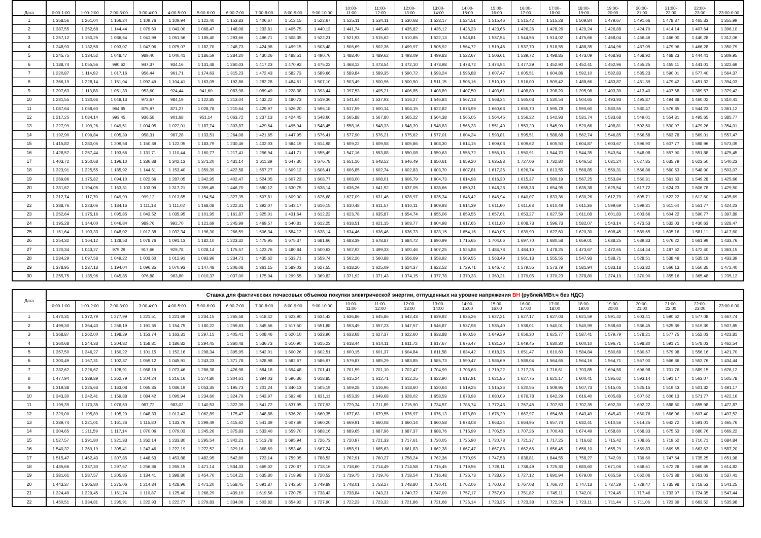| Дата | 0:00-1:00 | 1:00-2:00 | 2:00-3:00 | 3:00-4:00 | 4:00-5:00 | 5:00-6:00 | 6:00-7:00 | 7:00-8:00 | 8:00-9:00 | 9:00-10:00 | 10:00- 11:00 | 11:00- 12:00 | 12:00- 13:00 | 13:00- 14:00 | 14:00- 15:00 | 15:00- 16:00 | 16:00- 17:00 | 17:00- 18:00 | 18:00- 19:00 | 19:00- 20:00 | 20:00- 21:00 | 21:00- 22:00 | 22:00- 23:00 | 23:00-0:00 |
| --- | --- | --- | --- | --- | --- | --- | --- | --- | --- | --- | --- | --- | --- | --- | --- | --- | --- | --- | --- | --- | --- | --- | --- | --- |
| 1 | 1 358,56 | 1 261,04 | 1 166,24 | 1 109,76 | 1 109,94 | 1 122,40 | 1 153,83 | 1 406,67 | 1 512,15 | 1 522,67 | 1 525,11 | 1 534,11 | 1 530,68 | 1 528,17 | 1 524,51 | 1 515,46 | 1 515,42 | 1 515,28 | 1 509,84 | 1 479,67 | 1 491,66 | 1 478,87 | 1 465,33 | 1 355,99 |
| 2 | 1 387,55 | 1 252,68 | 1 144,44 | 1 079,60 | 1 043,00 | 1 068,47 | 1 148,08 | 1 233,81 | 1 405,75 | 1 440,13 | 1 441,74 | 1 445,48 | 1 435,82 | 1 435,12 | 1 426,23 | 1 423,65 | 1 426,26 | 1 428,26 | 1 429,24 | 1 426,88 | 1 424,70 | 1 414,14 | 1 407,64 | 1 396,10 |
| 3 | 1 257,12 | 1 150,25 | 1 086,54 | 1 041,99 | 1 051,56 | 1 185,40 | 1 293,66 | 1 496,71 | 1 508,35 | 1 522,21 | 1 521,93 | 1 515,62 | 1 510,85 | 1 522,13 | 1 548,81 | 1 537,54 | 1 544,55 | 1 514,02 | 1 475,66 | 1 468,04 | 1 466,46 | 1 466,00 | 1 440,28 | 1 312,06 |
| 4 | 1 248,93 | 1 132,58 | 1 093,07 | 1 047,06 | 1 075,07 | 1 182,70 | 1 248,73 | 1 424,98 | 1 499,15 | 1 503,48 | 1 506,69 | 1 502,36 | 1 499,97 | 1 505,92 | 1 564,72 | 1 519,45 | 1 537,70 | 1 518,55 | 1 488,35 | 1 484,96 | 1 487,05 | 1 479,96 | 1 466,28 | 1 350,79 |
| 5 | 1 245,75 | 1 134,52 | 1 048,47 | 989,40 | 1 040,41 | 1 186,59 | 1 284,20 | 1 430,26 | 1 488,51 | 1 490,76 | 1 488,40 | 1 489,62 | 1 493,09 | 1 499,83 | 1 522,67 | 1 506,61 | 1 539,72 | 1 498,85 | 1 473,09 | 1 468,93 | 1 468,92 | 1 468,23 | 1 444,41 | 1 309,95 |
| 6 | 1 188,74 | 1 055,56 | 990,62 | 947,37 | 934,16 | 1 131,48 | 1 260,03 | 1 417,23 | 1 470,92 | 1 475,22 | 1 468,12 | 1 473,54 | 1 472,10 | 1 473,98 | 1 478,72 | 1 474,94 | 1 477,29 | 1 452,90 | 1 452,41 | 1 452,96 | 1 455,25 | 1 455,11 | 1 441,01 | 1 322,69 |
| 7 | 1 220,87 | 1 114,92 | 1 017,16 | 956,44 | 961,71 | 1 174,63 | 1 315,23 | 1 472,43 | 1 582,73 | 1 589,66 | 1 589,84 | 1 589,35 | 1 590,72 | 1 593,24 | 1 596,88 | 1 607,47 | 1 605,51 | 1 604,86 | 1 592,10 | 1 582,83 | 1 585,23 | 1 590,01 | 1 577,40 | 1 564,37 |
| 8 | 1 366,19 | 1 228,14 | 1 151,04 | 1 092,49 | 1 104,41 | 1 163,05 | 1 192,86 | 1 282,28 | 1 484,61 | 1 507,10 | 1 503,49 | 1 500,96 | 1 500,50 | 1 511,15 | 1 506,16 | 1 510,10 | 1 516,00 | 1 509,42 | 1 488,66 | 1 483,87 | 1 481,39 | 1 479,42 | 1 451,32 | 1 394,03 |
| 9 | 1 207,63 | 1 113,88 | 1 051,33 | 953,60 | 924,44 | 941,60 | 1 083,98 | 1 089,49 | 1 228,38 | 1 393,44 | 1 397,53 | 1 405,21 | 1 406,85 | 1 408,89 | 1 407,50 | 1 403,61 | 1 408,80 | 1 398,20 | 1 395,98 | 1 403,30 | 1 413,40 | 1 407,68 | 1 389,57 | 1 379,42 |
| 10 | 1 231,55 | 1 130,66 | 1 048,13 | 972,67 | 984,19 | 1 122,85 | 1 213,04 | 1 432,22 | 1 480,73 | 1 519,36 | 1 541,64 | 1 537,93 | 1 516,27 | 1 546,84 | 1 567,18 | 1 568,34 | 1 565,03 | 1 530,54 | 1 504,65 | 1 493,93 | 1 495,87 | 1 494,38 | 1 460,02 | 1 310,41 |
| 11 | 1 087,64 | 1 058,60 | 964,85 | 875,97 | 871,27 | 1 028,78 | 1 210,64 | 1 429,97 | 1 526,20 | 1 596,18 | 1 617,59 | 1 600,14 | 1 604,15 | 1 622,82 | 1 673,99 | 1 660,68 | 1 655,70 | 1 595,78 | 1 590,60 | 1 580,55 | 1 580,47 | 1 576,85 | 1 544,23 | 1 361,12 |
| 12 | 1 217,25 | 1 084,14 | 993,45 | 936,58 | 901,68 | 951,14 | 1 063,72 | 1 237,13 | 1 424,45 | 1 548,60 | 1 565,88 | 1 567,80 | 1 565,22 | 1 564,38 | 1 565,05 | 1 564,45 | 1 556,22 | 1 542,93 | 1 531,74 | 1 533,68 | 1 549,01 | 1 554,31 | 1 495,65 | 1 385,77 |
| 13 | 1 227,99 | 1 109,26 | 1 049,51 | 1 004,05 | 1 022,01 | 1 187,74 | 1 303,87 | 1 429,64 | 1 495,94 | 1 548,45 | 1 558,16 | 1 548,33 | 1 548,39 | 1 548,83 | 1 566,33 | 1 551,49 | 1 553,20 | 1 545,99 | 1 520,66 | 1 498,81 | 1 502,50 | 1 530,97 | 1 479,26 | 1 354,01 |
| 14 | 1 192,90 | 1 099,84 | 1 005,39 | 958,31 | 967,28 | 1 133,51 | 1 264,08 | 1 421,65 | 1 447,95 | 1 576,41 | 1 577,90 | 1 576,21 | 1 575,62 | 1 577,01 | 1 604,24 | 1 593,81 | 1 595,51 | 1 588,68 | 1 562,74 | 1 546,85 | 1 556,58 | 1 563,78 | 1 569,01 | 1 557,47 |
| 15 | 1 415,82 | 1 280,05 | 1 209,58 | 1 150,39 | 1 122,05 | 1 183,79 | 1 230,46 | 1 402,03 | 1 584,19 | 1 614,98 | 1 609,22 | 1 609,58 | 1 605,86 | 1 608,30 | 1 614,15 | 1 609,03 | 1 609,62 | 1 605,50 | 1 604,87 | 1 603,67 | 1 596,90 | 1 607,77 | 1 598,96 | 1 573,09 |
| 16 | 1 428,57 | 1 257,44 | 1 193,66 | 1 131,71 | 1 110,44 | 1 160,77 | 1 217,41 | 1 256,94 | 1 441,71 | 1 555,49 | 1 547,16 | 1 553,88 | 1 550,08 | 1 550,63 | 1 555,72 | 1 556,13 | 1 550,91 | 1 544,70 | 1 544,35 | 1 543,54 | 1 548,08 | 1 557,90 | 1 551,88 | 1 475,45 |
| 17 | 1 403,72 | 1 350,68 | 1 196,10 | 1 336,88 | 1 342,13 | 1 371,20 | 1 431,14 | 1 611,39 | 1 647,30 | 1 676,78 | 1 651,16 | 1 648,52 | 1 646,49 | 1 650,61 | 1 659,20 | 1 635,83 | 1 727,06 | 1 732,80 | 1 646,52 | 1 631,24 | 1 627,85 | 1 635,79 | 1 623,50 | 1 540,23 |
| 18 | 1 323,91 | 1 225,55 | 1 185,92 | 1 144,61 | 1 153,40 | 1 359,39 | 1 422,58 | 1 557,27 | 1 609,12 | 1 606,41 | 1 606,85 | 1 602,74 | 1 602,83 | 1 603,70 | 1 607,81 | 1 617,36 | 1 626,74 | 1 613,55 | 1 568,85 | 1 559,31 | 1 556,86 | 1 560,53 | 1 548,90 | 1 503,07 |
| 19 | 1 269,86 | 1 175,82 | 1 094,10 | 1 022,66 | 1 287,05 | 1 342,95 | 1 402,47 | 1 524,05 | 1 607,23 | 1 608,77 | 1 608,00 | 1 608,01 | 1 606,79 | 1 604,73 | 1 614,98 | 1 616,30 | 1 615,37 | 1 580,19 | 1 567,25 | 1 553,84 | 1 550,31 | 1 561,63 | 1 549,28 | 1 425,66 |
| 20 | 1 331,62 | 1 194,05 | 1 163,31 | 1 103,09 | 1 317,21 | 1 359,45 | 1 446,70 | 1 580,12 | 1 630,75 | 1 638,14 | 1 636,26 | 1 641,52 | 1 637,05 | 1 638,66 | 1 650,31 | 1 648,28 | 1 655,33 | 1 654,95 | 1 635,38 | 1 625,54 | 1 617,72 | 1 624,23 | 1 606,78 | 1 429,50 |
| 21 | 1 212,74 | 1 117,70 | 1 049,99 | 999,12 | 1 013,65 | 1 154,54 | 1 327,35 | 1 507,81 | 1 609,00 | 1 626,68 | 1 627,09 | 1 631,46 | 1 628,97 | 1 635,34 | 1 645,42 | 1 645,94 | 1 640,07 | 1 633,36 | 1 630,26 | 1 612,70 | 1 605,71 | 1 622,22 | 1 612,60 | 1 435,69 |
| 22 | 1 338,76 | 1 223,06 | 1 184,16 | 1 111,18 | 1 111,02 | 1 168,08 | 1 222,31 | 1 392,07 | 1 543,17 | 1 616,15 | 1 610,48 | 1 611,57 | 1 610,11 | 1 609,93 | 1 614,39 | 1 611,60 | 1 611,63 | 1 610,49 | 1 611,36 | 1 599,69 | 1 599,31 | 1 611,64 | 1 551,77 | 1 424,23 |
| 23 | 1 252,64 | 1 175,16 | 1 095,85 | 1 043,52 | 1 035,95 | 1 101,95 | 1 161,87 | 1 325,01 | 1 431,64 | 1 612,22 | 1 623,78 | 1 635,87 | 1 654,74 | 1 655,06 | 1 659,55 | 1 657,61 | 1 653,27 | 1 627,59 | 1 611,08 | 1 601,83 | 1 603,66 | 1 604,22 | 1 590,77 | 1 397,89 |
| 24 | 1 195,28 | 1 144,00 | 1 046,84 | 989,76 | 992,70 | 1 121,69 | 1 245,99 | 1 469,57 | 1 540,81 | 1 612,25 | 1 618,51 | 1 621,15 | 1 603,77 | 1 604,98 | 1 617,65 | 1 611,00 | 1 608,73 | 1 596,73 | 1 582,07 | 1 543,14 | 1 473,53 | 1 532,03 | 1 430,63 | 1 328,47 |
| 25 | 1 161,64 | 1 103,33 | 1 048,02 | 1 012,38 | 1 032,34 | 1 196,30 | 1 266,59 | 1 506,34 | 1 584,12 | 1 638,14 | 1 634,46 | 1 636,46 | 1 636,73 | 1 633,15 | 1 654,16 | 1 640,05 | 1 639,90 | 1 627,60 | 1 620,30 | 1 608,45 | 1 589,65 | 1 605,16 | 1 581,11 | 1 417,60 |
| 26 | 1 254,32 | 1 164,12 | 1 128,53 | 1 078,76 | 1 091,13 | 1 182,10 | 1 223,32 | 1 475,95 | 1 675,37 | 1 681,66 | 1 683,39 | 1 678,87 | 1 684,72 | 1 690,99 | 1 715,65 | 1 704,06 | 1 697,70 | 1 680,58 | 1 659,01 | 1 638,25 | 1 639,83 | 1 676,22 | 1 661,99 | 1 433,76 |
| 27 | 1 120,34 | 1 043,27 | 979,29 | 917,66 | 929,78 | 1 028,14 | 1 175,57 | 1 423,76 | 1 480,84 | 1 500,63 | 1 502,92 | 1 499,33 | 1 500,46 | 1 507,25 | 1 525,88 | 1 484,78 | 1 484,10 | 1 478,25 | 1 473,67 | 1 472,65 | 1 444,44 | 1 487,62 | 1 472,40 | 1 363,15 |
| 28 | 1 234,29 | 1 097,58 | 1 049,22 | 1 003,60 | 1 012,91 | 1 093,96 | 1 234,71 | 1 435,62 | 1 533,71 | 1 559,74 | 1 562,20 | 1 560,88 | 1 556,69 | 1 558,92 | 1 569,55 | 1 563,49 | 1 561,13 | 1 555,55 | 1 547,93 | 1 538,71 | 1 528,51 | 1 538,49 | 1 535,19 | 1 433,39 |
| 29 | 1 378,95 | 1 237,13 | 1 194,04 | 1 096,35 | 1 070,93 | 1 147,48 | 1 206,08 | 1 361,15 | 1 589,03 | 1 627,55 | 1 618,20 | 1 625,09 | 1 624,37 | 1 622,52 | 1 729,71 | 1 646,72 | 1 579,55 | 1 573,79 | 1 581,94 | 1 583,18 | 1 563,82 | 1 566,13 | 1 550,35 | 1 472,40 |
| 30 | 1 255,75 | 1 135,96 | 1 045,85 | 976,88 | 963,80 | 1 010,37 | 1 037,00 | 1 175,04 | 1 299,55 | 1 369,82 | 1 371,92 | 1 371,43 | 1 374,15 | 1 377,78 | 1 370,33 | 1 360,21 | 1 379,05 | 1 370,23 | 1 378,80 | 1 374,19 | 1 370,90 | 1 355,16 | 1 365,48 | 1 235,12 |
| Дата | Ставка для фактических почасовых объемов покупки электрической энергии, отпущенных на уровне напряжения ВН (рублей/МВт.ч без НДС) | | | | | | | | | | | | | | | | | | | | | | | |
| --- | --- | --- | --- | --- | --- | --- | --- | --- | --- | --- | --- | --- | --- | --- | --- | --- | --- | --- | --- | --- | --- | --- | --- | --- |
| | 0:00-1:00 | 1:00-2:00 | 2:00-3:00 | 3:00-4:00 | 4:00-5:00 | 5:00-6:00 | 6:00-7:00 | 7:00-8:00 | 8:00-9:00 | 9:00-10:00 | 10:00- 11:00 | 11:00- 12:00 | 12:00- 13:00 | 13:00- 14:00 | 14:00- 15:00 | 15:00- 16:00 | 16:00- 17:00 | 17:00- 18:00 | 18:00- 19:00 | 19:00- 20:00 | 20:00- 21:00 | 21:00- 22:00 | 22:00- 23:00 | 23:00-0:00 |
| 1 | 1 470,31 | 1 372,79 | 1 277,99 | 1 221,51 | 1 221,69 | 1 234,15 | 1 265,58 | 1 518,42 | 1 623,90 | 1 634,42 | 1 636,86 | 1 645,86 | 1 642,43 | 1 639,92 | 1 636,26 | 1 627,21 | 1 627,17 | 1 627,03 | 1 621,59 | 1 591,42 | 1 603,41 | 1 590,62 | 1 577,08 | 1 467,74 |
| 2 | 1 499,30 | 1 364,43 | 1 256,19 | 1 191,35 | 1 154,75 | 1 180,22 | 1 259,83 | 1 345,56 | 1 517,50 | 1 551,88 | 1 553,49 | 1 557,23 | 1 547,57 | 1 546,87 | 1 537,98 | 1 535,40 | 1 538,01 | 1 540,01 | 1 540,99 | 1 538,63 | 1 536,45 | 1 525,89 | 1 519,39 | 1 507,85 |
| 3 | 1 368,87 | 1 262,00 | 1 198,29 | 1 153,74 | 1 163,31 | 1 297,15 | 1 405,41 | 1 608,46 | 1 620,10 | 1 633,96 | 1 633,68 | 1 627,37 | 1 622,60 | 1 633,88 | 1 660,56 | 1 649,29 | 1 656,30 | 1 625,77 | 1 587,41 | 1 579,79 | 1 578,21 | 1 577,75 | 1 552,03 | 1 423,81 |
| 4 | 1 360,68 | 1 244,33 | 1 204,82 | 1 158,81 | 1 186,82 | 1 294,45 | 1 360,48 | 1 536,73 | 1 610,90 | 1 615,23 | 1 618,44 | 1 614,11 | 1 611,72 | 1 617,67 | 1 676,47 | 1 631,20 | 1 649,45 | 1 630,30 | 1 600,10 | 1 596,71 | 1 598,80 | 1 591,71 | 1 578,03 | 1 462,54 |
| 5 | 1 357,50 | 1 246,27 | 1 160,22 | 1 101,15 | 1 152,16 | 1 298,34 | 1 395,95 | 1 542,01 | 1 600,26 | 1 602,51 | 1 600,15 | 1 601,37 | 1 604,84 | 1 611,58 | 1 634,42 | 1 618,36 | 1 651,47 | 1 610,60 | 1 584,84 | 1 580,68 | 1 580,67 | 1 579,98 | 1 556,16 | 1 421,70 |
| 6 | 1 300,49 | 1 167,31 | 1 102,37 | 1 059,12 | 1 045,91 | 1 243,23 | 1 371,78 | 1 528,98 | 1 582,67 | 1 586,97 | 1 579,87 | 1 585,29 | 1 583,85 | 1 585,73 | 1 590,47 | 1 586,69 | 1 589,04 | 1 564,65 | 1 564,16 | 1 564,71 | 1 567,00 | 1 566,86 | 1 552,76 | 1 434,44 |
| 7 | 1 332,62 | 1 226,67 | 1 128,91 | 1 068,19 | 1 073,46 | 1 286,38 | 1 426,98 | 1 584,18 | 1 694,48 | 1 701,41 | 1 701,59 | 1 701,10 | 1 702,47 | 1 704,99 | 1 708,63 | 1 719,22 | 1 717,26 | 1 716,61 | 1 703,85 | 1 694,58 | 1 696,98 | 1 701,76 | 1 689,15 | 1 676,12 |
| 8 | 1 477,94 | 1 339,89 | 1 262,79 | 1 204,24 | 1 216,16 | 1 274,80 | 1 304,61 | 1 394,03 | 1 596,36 | 1 618,85 | 1 615,24 | 1 612,71 | 1 612,25 | 1 622,90 | 1 617,91 | 1 621,85 | 1 627,75 | 1 621,17 | 1 600,41 | 1 595,62 | 1 593,14 | 1 591,17 | 1 563,07 | 1 505,78 |
| 9 | 1 319,38 | 1 225,63 | 1 163,08 | 1 065,35 | 1 036,19 | 1 053,35 | 1 195,73 | 1 201,24 | 1 340,13 | 1 505,19 | 1 509,28 | 1 516,96 | 1 518,60 | 1 520,64 | 1 519,25 | 1 515,36 | 1 520,55 | 1 509,95 | 1 507,73 | 1 515,05 | 1 525,15 | 1 519,43 | 1 501,32 | 1 491,17 |
| 10 | 1 343,30 | 1 242,41 | 1 159,88 | 1 084,42 | 1 095,94 | 1 234,60 | 1 324,79 | 1 543,97 | 1 592,48 | 1 631,11 | 1 653,39 | 1 649,68 | 1 628,02 | 1 658,59 | 1 678,93 | 1 680,09 | 1 676,78 | 1 642,29 | 1 616,40 | 1 605,68 | 1 607,62 | 1 606,13 | 1 571,77 | 1 422,16 |
| 11 | 1 199,39 | 1 170,35 | 1 076,60 | 987,72 | 983,02 | 1 140,53 | 1 322,39 | 1 541,72 | 1 637,95 | 1 707,93 | 1 729,34 | 1 711,89 | 1 715,90 | 1 734,57 | 1 785,74 | 1 772,43 | 1 767,45 | 1 707,53 | 1 702,35 | 1 692,30 | 1 692,22 | 1 688,60 | 1 655,98 | 1 472,87 |
| 12 | 1 329,00 | 1 195,89 | 1 105,20 | 1 048,33 | 1 013,43 | 1 062,89 | 1 175,47 | 1 348,88 | 1 536,20 | 1 660,35 | 1 677,63 | 1 679,55 | 1 676,97 | 1 676,13 | 1 676,80 | 1 676,20 | 1 667,97 | 1 654,68 | 1 643,49 | 1 645,43 | 1 660,76 | 1 666,06 | 1 607,40 | 1 497,52 |
| 13 | 1 339,74 | 1 221,01 | 1 161,26 | 1 115,80 | 1 133,76 | 1 299,49 | 1 415,62 | 1 541,39 | 1 607,69 | 1 660,20 | 1 669,91 | 1 660,08 | 1 660,14 | 1 660,58 | 1 678,08 | 1 663,24 | 1 664,95 | 1 657,74 | 1 632,41 | 1 610,56 | 1 614,25 | 1 642,72 | 1 591,01 | 1 465,76 |
| 14 | 1 304,65 | 1 211,59 | 1 117,14 | 1 070,06 | 1 079,03 | 1 245,26 | 1 375,83 | 1 533,40 | 1 559,70 | 1 688,16 | 1 689,65 | 1 687,96 | 1 687,37 | 1 688,76 | 1 715,99 | 1 705,56 | 1 707,26 | 1 700,43 | 1 674,49 | 1 658,60 | 1 668,33 | 1 675,53 | 1 680,76 | 1 669,22 |
| 15 | 1 527,57 | 1 391,80 | 1 321,33 | 1 262,14 | 1 233,80 | 1 295,54 | 1 342,21 | 1 513,78 | 1 695,94 | 1 726,73 | 1 720,97 | 1 721,33 | 1 717,61 | 1 720,05 | 1 725,90 | 1 720,78 | 1 721,37 | 1 717,25 | 1 716,62 | 1 715,42 | 1 708,65 | 1 719,52 | 1 710,71 | 1 684,84 |
| 16 | 1 540,32 | 1 369,19 | 1 305,41 | 1 243,46 | 1 222,19 | 1 272,52 | 1 329,16 | 1 368,69 | 1 553,46 | 1 667,24 | 1 658,91 | 1 665,63 | 1 661,83 | 1 662,38 | 1 667,47 | 1 667,88 | 1 662,66 | 1 656,45 | 1 656,10 | 1 655,29 | 1 659,83 | 1 669,65 | 1 663,63 | 1 587,20 |
| 17 | 1 515,47 | 1 462,43 | 1 307,85 | 1 448,63 | 1 453,88 | 1 482,95 | 1 542,89 | 1 723,14 | 1 759,05 | 1 788,53 | 1 762,91 | 1 760,27 | 1 758,24 | 1 762,36 | 1 770,95 | 1 747,58 | 1 838,81 | 1 844,55 | 1 758,27 | 1 742,99 | 1 739,60 | 1 747,54 | 1 735,25 | 1 651,98 |
| 18 | 1 435,66 | 1 337,30 | 1 297,67 | 1 256,36 | 1 265,15 | 1 471,14 | 1 534,33 | 1 669,02 | 1 720,87 | 1 718,16 | 1 718,60 | 1 714,49 | 1 714,58 | 1 715,45 | 1 719,56 | 1 729,11 | 1 738,49 | 1 725,30 | 1 680,60 | 1 671,06 | 1 668,61 | 1 672,28 | 1 660,65 | 1 614,82 |
| 19 | 1 381,61 | 1 287,57 | 1 205,85 | 1 134,41 | 1 398,80 | 1 454,70 | 1 514,22 | 1 635,80 | 1 718,98 | 1 720,52 | 1 719,75 | 1 719,76 | 1 718,54 | 1 716,48 | 1 726,73 | 1 728,05 | 1 727,12 | 1 691,94 | 1 679,00 | 1 665,59 | 1 662,06 | 1 673,38 | 1 661,03 | 1 537,41 |
| 20 | 1 443,37 | 1 305,80 | 1 275,06 | 1 214,84 | 1 428,96 | 1 471,20 | 1 558,45 | 1 691,87 | 1 742,50 | 1 749,89 | 1 748,01 | 1 753,27 | 1 748,80 | 1 750,41 | 1 762,06 | 1 760,03 | 1 767,08 | 1 766,70 | 1 747,13 | 1 737,29 | 1 729,47 | 1 735,98 | 1 718,53 | 1 541,25 |
| 21 | 1 324,49 | 1 229,45 | 1 161,74 | 1 110,87 | 1 125,40 | 1 266,29 | 1 439,10 | 1 619,56 | 1 720,75 | 1 738,43 | 1 738,84 | 1 743,21 | 1 740,72 | 1 747,09 | 1 757,17 | 1 757,69 | 1 751,82 | 1 745,11 | 1 742,01 | 1 724,45 | 1 717,46 | 1 733,97 | 1 724,35 | 1 547,44 |
| 22 | 1 450,51 | 1 334,81 | 1 295,91 | 1 222,93 | 1 222,77 | 1 279,83 | 1 334,06 | 1 503,82 | 1 654,92 | 1 727,90 | 1 722,23 | 1 723,32 | 1 721,86 | 1 721,68 | 1 726,14 | 1 723,35 | 1 723,38 | 1 722,24 | 1 723,11 | 1 711,44 | 1 711,06 | 1 723,39 | 1 663,52 | 1 535,98 |